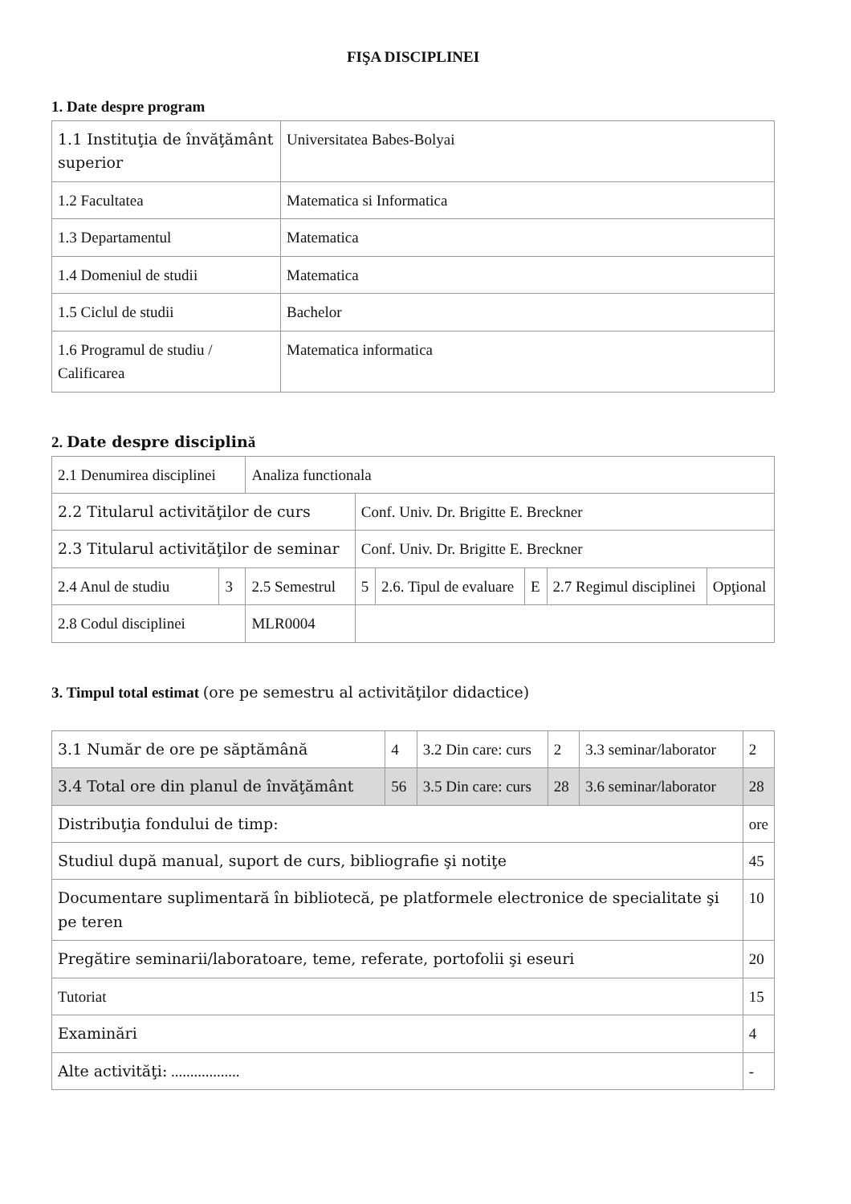FIŞA DISCIPLINEI
1. Date despre program
| 1.1 Instituţia de învăţământ superior | Universitatea Babes-Bolyai |
| 1.2 Facultatea | Matematica si Informatica |
| 1.3 Departamentul | Matematica |
| 1.4 Domeniul de studii | Matematica |
| 1.5 Ciclul de studii | Bachelor |
| 1.6 Programul de studiu / Calificarea | Matematica informatica |
2. Date despre disciplină
| 2.1 Denumirea disciplinei | | Analiza functionala | | | | | |
| 2.2 Titularul activităţilor de curs | | | Conf. Univ. Dr. Brigitte E. Breckner | | | | |
| 2.3 Titularul activităţilor de seminar | | | Conf. Univ. Dr. Brigitte E. Breckner | | | | |
| 2.4 Anul de studiu | 3 | 2.5 Semestrul | 5 | 2.6. Tipul de evaluare | E | 2.7 Regimul disciplinei | Opţional |
| 2.8 Codul disciplinei | | MLR0004 | | | | | |
3. Timpul total estimat (ore pe semestru al activităţilor didactice)
| 3.1 Număr de ore pe săptămână | 4 | 3.2 Din care: curs | 2 | 3.3 seminar/laborator | 2 |
| 3.4 Total ore din planul de învăţământ | 56 | 3.5 Din care: curs | 28 | 3.6 seminar/laborator | 28 |
| Distribuţia fondului de timp: | | | | | ore |
| Studiul după manual, suport de curs, bibliografie şi notiţe | | | | | 45 |
| Documentare suplimentară în bibliotecă, pe platformele electronice de specialitate şi pe teren | | | | | 10 |
| Pregătire seminarii/laboratoare, teme, referate, portofolii şi eseuri | | | | | 20 |
| Tutoriat | | | | | 15 |
| Examinări | | | | | 4 |
| Alte activităţi: .................. | | | | | - |